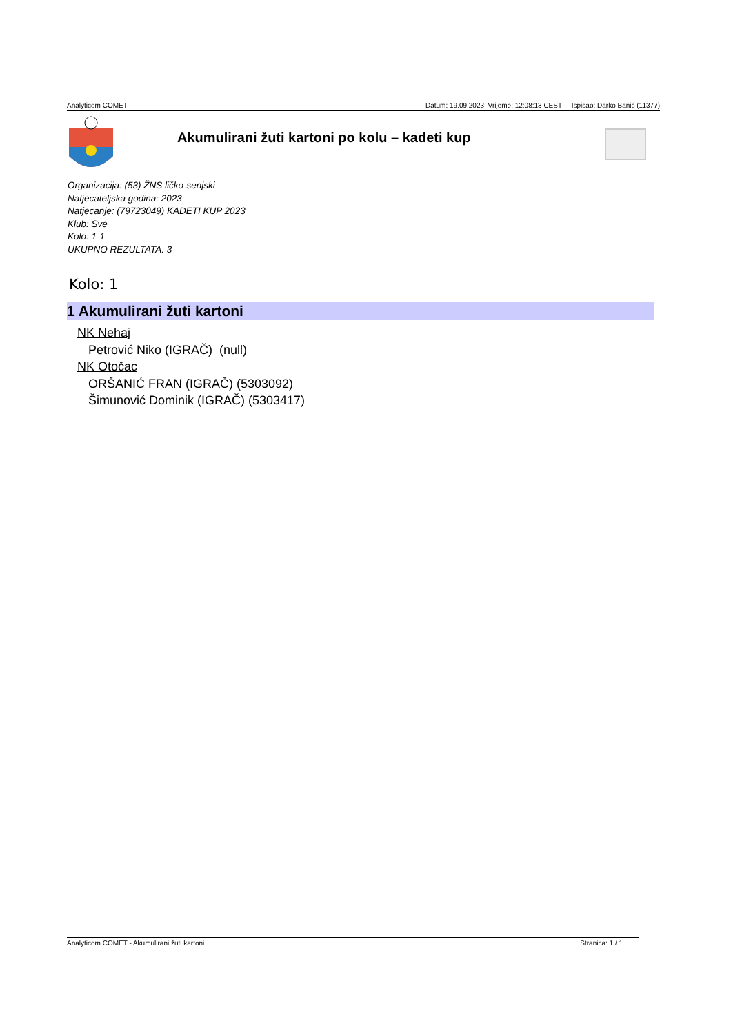Analyticom COMET Datum: 19.09.2023 Vrijeme: 12:08:13 CEST Ispisao: Darko Banić (11377)
Akumulirani žuti kartoni po kolu – kadeti kup
Organizacija: (53) ŽNS ličko-senjski
Natjecateljska godina: 2023
Natjecanje: (79723049) KADETI KUP 2023
Klub: Sve
Kolo: 1-1
UKUPNO REZULTATA: 3
Kolo: 1
1 Akumulirani žuti kartoni
NK Nehaj
Petrović Niko (IGRAČ) (null)
NK Otočac
ORŠANIĆ FRAN (IGRAČ) (5303092)
Šimunović Dominik (IGRAČ) (5303417)
Analyticom COMET - Akumulirani žuti kartoni Stranica: 1 / 1